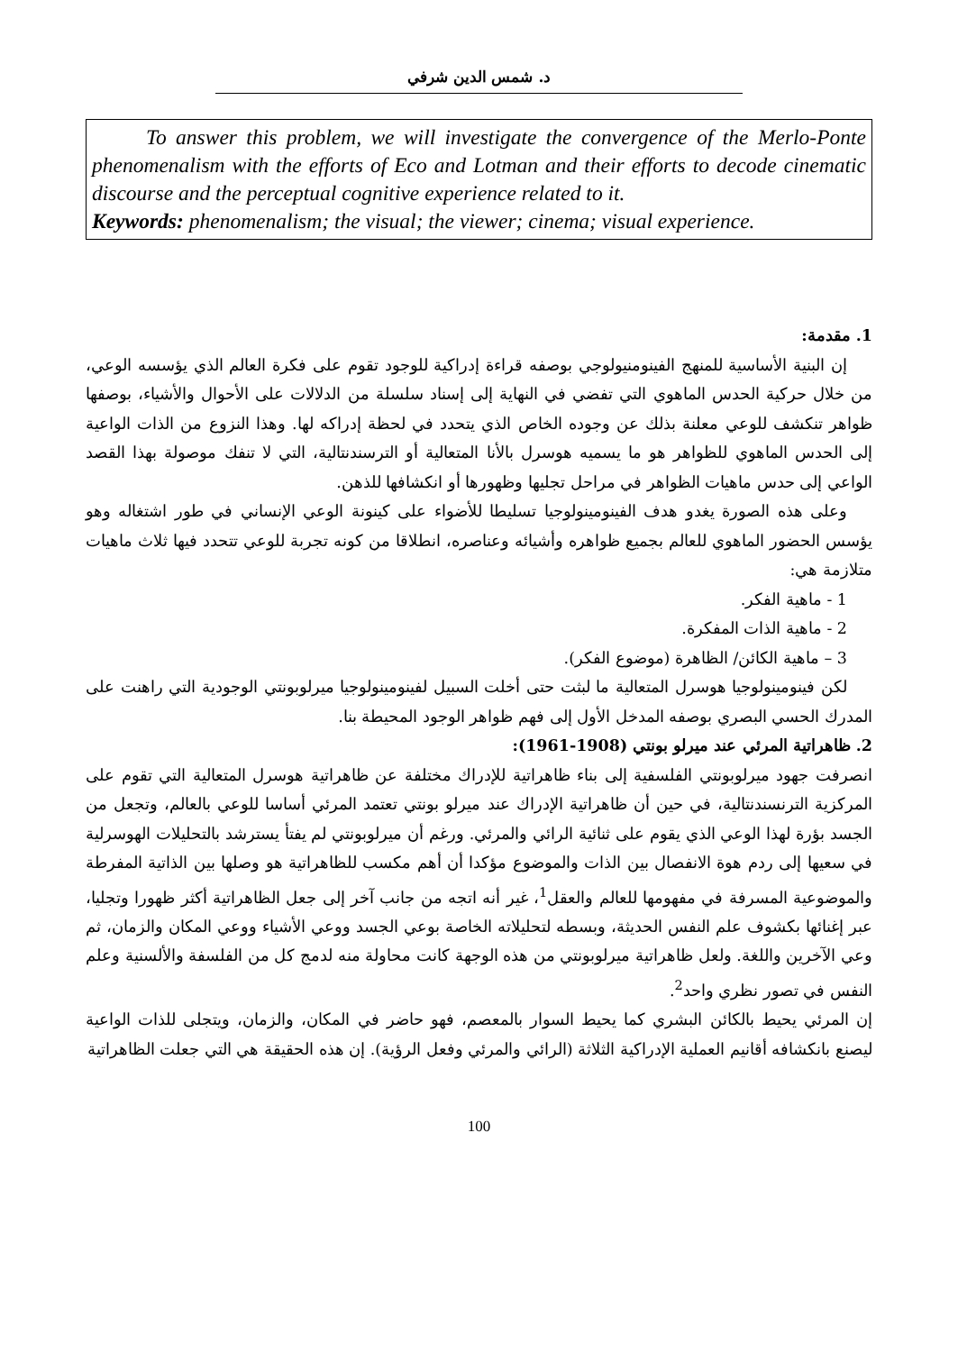د. شمس الدين شرفي
To answer this problem, we will investigate the convergence of the Merlo-Ponte phenomenalism with the efforts of Eco and Lotman and their efforts to decode cinematic discourse and the perceptual cognitive experience related to it.
Keywords: phenomenalism; the visual; the viewer; cinema; visual experience.
1. مقدمة:
إن البنية الأساسية للمنهج الفينومنيولوجي بوصفه قراءة إدراكية للوجود تقوم على فكرة العالم الذي يؤسسه الوعي، من خلال حركية الحدس الماهوي التي تفضي في النهاية إلى إسناد سلسلة من الدلالات على الأحوال والأشياء، بوصفها ظواهر تنكشف للوعي معلنة بذلك عن وجوده الخاص الذي يتحدد في لحظة إدراكه لها. وهذا النزوع من الذات الواعية إلى الحدس الماهوي للظواهر هو ما يسميه هوسرل بالأنا المتعالية أو الترسندنتالية، التي لا تنفك موصولة بهذا القصد الواعي إلى حدس ماهيات الظواهر في مراحل تجليها وظهورها أو انكشافها للذهن.
وعلى هذه الصورة يغدو هدف الفينومينولوجيا تسليطا للأضواء على كينونة الوعي الإنساني في طور اشتغاله وهو يؤسس الحضور الماهوي للعالم بجميع ظواهره وأشيائه وعناصره، انطلاقا من كونه تجربة للوعي تتحدد فيها ثلاث ماهيات متلازمة هي:
1 - ماهية الفكر.
2 - ماهية الذات المفكرة.
3 – ماهية الكائن/ الظاهرة (موضوع الفكر).
لكن فينومينولوجيا هوسرل المتعالية ما لبثت حتى أخلت السبيل لفينومينولوجيا ميرلوبونتي الوجودية التي راهنت على المدرك الحسي البصري بوصفه المدخل الأول إلى فهم ظواهر الوجود المحيطة بنا.
2. ظاهراتية المرئي عند ميرلو بونتي (1908-1961):
انصرفت جهود ميرلوبونتي الفلسفية إلى بناء ظاهراتية للإدراك مختلفة عن ظاهراتية هوسرل المتعالية التي تقوم على المركزية الترنسندنتالية، في حين أن ظاهراتية الإدراك عند ميرلو بونتي تعتمد المرئي أساسا للوعي بالعالم، وتجعل من الجسد بؤرة لهذا الوعي الذي يقوم على ثنائية الرائي والمرئي. ورغم أن ميرلوبونتي لم يفتأ يسترشد بالتحليلات الهوسرلية في سعيها إلى ردم هوة الانفصال بين الذات والموضوع مؤكدا أن أهم مكسب للظاهراتية هو وصلها بين الذاتية المفرطة والموضوعية المسرفة في مفهومها للعالم والعقل<sup>1</sup>، غير أنه اتجه من جانب آخر إلى جعل الظاهراتية أكثر ظهورا وتجليا، عبر إغنائها بكشوف علم النفس الحديثة، وبسطه لتحليلاته الخاصة بوعي الجسد ووعي الأشياء ووعي المكان والزمان، ثم وعي الآخرين واللغة. ولعل ظاهراتية ميرلوبونتي من هذه الوجهة كانت محاولة منه لدمج كل من الفلسفة والألسنية وعلم النفس في تصور نظري واحد<sup>2</sup>.
إن المرئي يحيط بالكائن البشري كما يحيط السوار بالمعصم، فهو حاضر في المكان، والزمان، ويتجلى للذات الواعية ليصنع بانكشافه أقانيم العملية الإدراكية الثلاثة (الرائي والمرئي وفعل الرؤية). إن هذه الحقيقة هي التي جعلت الظاهراتية
100